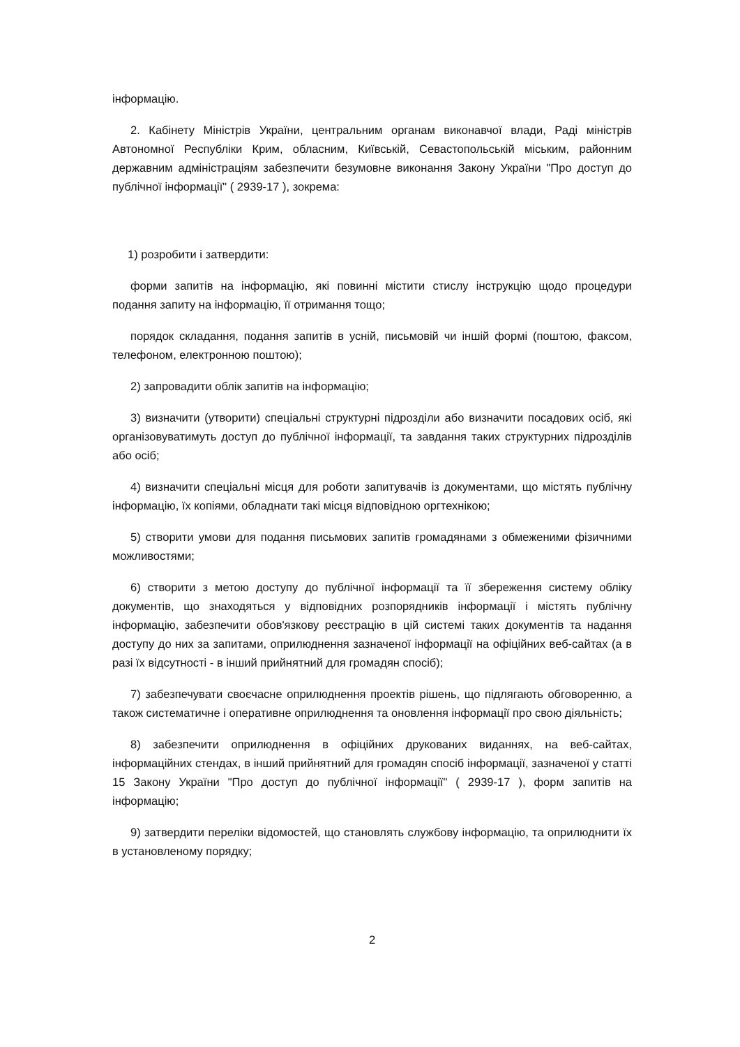інформацію.
2. Кабінету Міністрів України, центральним органам виконавчої влади, Раді міністрів Автономної Республіки Крим, обласним, Київській, Севастопольській міським, районним державним адміністраціям забезпечити безумовне виконання Закону України "Про доступ до публічної інформації" ( 2939-17 ), зокрема:
1) розробити і затвердити:
форми запитів на інформацію, які повинні містити стислу інструкцію щодо процедури подання запиту на інформацію, її отримання тощо;
порядок складання, подання запитів в усній, письмовій чи іншій формі (поштою, факсом, телефоном, електронною поштою);
2) запровадити облік запитів на інформацію;
3) визначити (утворити) спеціальні структурні підрозділи або визначити посадових осіб, які організовуватимуть доступ до публічної інформації, та завдання таких структурних підрозділів або осіб;
4) визначити спеціальні місця для роботи запитувачів із документами, що містять публічну інформацію, їх копіями, обладнати такі місця відповідною оргтехнікою;
5) створити умови для подання письмових запитів громадянами з обмеженими фізичними можливостями;
6) створити з метою доступу до публічної інформації та її збереження систему обліку документів, що знаходяться у відповідних розпорядників інформації і містять публічну інформацію, забезпечити обов'язкову реєстрацію в цій системі таких документів та надання доступу до них за запитами, оприлюднення зазначеної інформації на офіційних веб-сайтах (а в разі їх відсутності - в інший прийнятний для громадян спосіб);
7) забезпечувати своєчасне оприлюднення проектів рішень, що підлягають обговоренню, а також систематичне і оперативне оприлюднення та оновлення інформації про свою діяльність;
8) забезпечити оприлюднення в офіційних друкованих виданнях, на веб-сайтах, інформаційних стендах, в інший прийнятний для громадян спосіб інформації, зазначеної у статті 15 Закону України "Про доступ до публічної інформації" ( 2939-17 ), форм запитів на інформацію;
9) затвердити переліки відомостей, що становлять службову інформацію, та оприлюднити їх в установленому порядку;
2